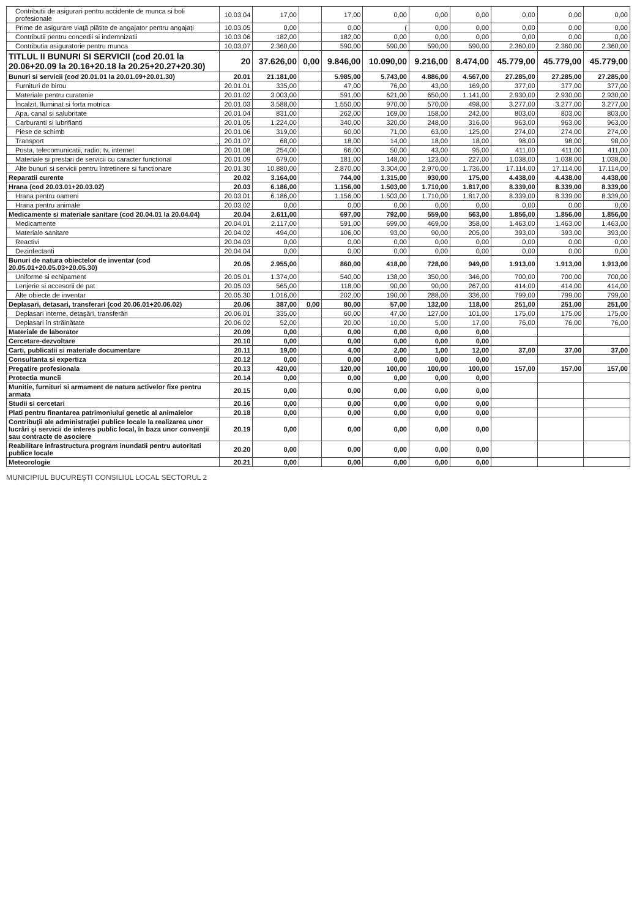| Contributii de asigurari pentru accidente de munca si boli profesionale | 10.03.04 | 17,00 | | 17,00 | 0,00 | 0,00 | 0,00 | 0,00 | 0,00 | 0,00 |
| Prime de asigurare viaţă plătite de angajator pentru angajaţi | 10.03.05 | 0,00 | | 0,00 | ( | 0,00 | 0,00 | 0,00 | 0,00 | 0,00 |
| Contributii pentru concedii si indemnizatii | 10.03.06 | 182,00 | | 182,00 | 0,00 | 0,00 | 0,00 | 0,00 | 0,00 | 0,00 |
| Contributia asiguratorie pentru munca | 10,03,07 | 2.360,00 | | 590,00 | 590,00 | 590,00 | 590,00 | 2.360,00 | 2.360,00 | 2.360,00 |
| TITLUL II BUNURI SI SERVICII (cod 20.01 la 20.06+20.09 la 20.16+20.18 la 20.25+20.27+20.30) | 20 | 37.626,00 | 0,00 | 9.846,00 | 10.090,00 | 9.216,00 | 8.474,00 | 45.779,00 | 45.779,00 | 45.779,00 |
| Bunuri si servicii (cod 20.01.01 la 20.01.09+20.01.30) | 20.01 | 21.181,00 | | 5.985,00 | 5.743,00 | 4.886,00 | 4.567,00 | 27.285,00 | 27.285,00 | 27.285,00 |
| Furnituri de birou | 20.01.01 | 335,00 | | 47,00 | 76,00 | 43,00 | 169,00 | 377,00 | 377,00 | 377,00 |
| Materiale pentru curatenie | 20.01.02 | 3.003,00 | | 591,00 | 621,00 | 650,00 | 1.141,00 | 2.930,00 | 2.930,00 | 2.930,00 |
| Încalzit, Iluminat si forta motrica | 20.01.03 | 3.588,00 | | 1.550,00 | 970,00 | 570,00 | 498,00 | 3.277,00 | 3.277,00 | 3.277,00 |
| Apa, canal si salubritate | 20.01.04 | 831,00 | | 262,00 | 169,00 | 158,00 | 242,00 | 803,00 | 803,00 | 803,00 |
| Carburanti si lubrifianti | 20.01.05 | 1.224,00 | | 340,00 | 320,00 | 248,00 | 316,00 | 963,00 | 963,00 | 963,00 |
| Piese de schimb | 20.01.06 | 319,00 | | 60,00 | 71,00 | 63,00 | 125,00 | 274,00 | 274,00 | 274,00 |
| Transport | 20.01.07 | 68,00 | | 18,00 | 14,00 | 18,00 | 18,00 | 98,00 | 98,00 | 98,00 |
| Posta, telecomunicatii, radio, tv, internet | 20.01.08 | 254,00 | | 66,00 | 50,00 | 43,00 | 95,00 | 411,00 | 411,00 | 411,00 |
| Materiale si prestari de servicii cu caracter functional | 20.01.09 | 679,00 | | 181,00 | 148,00 | 123,00 | 227,00 | 1.038,00 | 1.038,00 | 1.038,00 |
| Alte bunuri si servicii pentru întretinere si functionare | 20.01.30 | 10.880,00 | | 2.870,00 | 3.304,00 | 2.970,00 | 1.736,00 | 17.114,00 | 17.114,00 | 17.114,00 |
| Reparatii curente | 20.02 | 3.164,00 | | 744,00 | 1.315,00 | 930,00 | 175,00 | 4.438,00 | 4.438,00 | 4.438,00 |
| Hrana (cod 20.03.01+20.03.02) | 20.03 | 6.186,00 | | 1.156,00 | 1.503,00 | 1.710,00 | 1.817,00 | 8.339,00 | 8.339,00 | 8.339,00 |
| Hrana pentru oameni | 20.03.01 | 6.186,00 | | 1.156,00 | 1.503,00 | 1.710,00 | 1.817,00 | 8.339,00 | 8.339,00 | 8.339,00 |
| Hrana pentru animale | 20.03.02 | 0,00 | | 0,00 | 0,00 | 0,00 | 0,00 | 0,00 | 0,00 | 0,00 |
| Medicamente si materiale sanitare (cod 20.04.01 la 20.04.04) | 20.04 | 2.611,00 | | 697,00 | 792,00 | 559,00 | 563,00 | 1.856,00 | 1.856,00 | 1.856,00 |
| Medicamente | 20.04.01 | 2.117,00 | | 591,00 | 699,00 | 469,00 | 358,00 | 1.463,00 | 1.463,00 | 1.463,00 |
| Materiale sanitare | 20.04.02 | 494,00 | | 106,00 | 93,00 | 90,00 | 205,00 | 393,00 | 393,00 | 393,00 |
| Reactivi | 20.04.03 | 0,00 | | 0,00 | 0,00 | 0,00 | 0,00 | 0,00 | 0,00 | 0,00 |
| Dezinfectanti | 20.04.04 | 0,00 | | 0,00 | 0,00 | 0,00 | 0,00 | 0,00 | 0,00 | 0,00 |
| Bunuri de natura obiectelor de inventar (cod 20.05.01+20.05.03+20.05.30) | 20.05 | 2.955,00 | | 860,00 | 418,00 | 728,00 | 949,00 | 1.913,00 | 1.913,00 | 1.913,00 |
| Uniforme si echipament | 20.05.01 | 1.374,00 | | 540,00 | 138,00 | 350,00 | 346,00 | 700,00 | 700,00 | 700,00 |
| Lenjerie si accesorii de pat | 20.05.03 | 565,00 | | 118,00 | 90,00 | 90,00 | 267,00 | 414,00 | 414,00 | 414,00 |
| Alte obiecte de inventar | 20.05.30 | 1.016,00 | | 202,00 | 190,00 | 288,00 | 336,00 | 799,00 | 799,00 | 799,00 |
| Deplasari, detasari, transferari (cod 20.06.01+20.06.02) | 20.06 | 387,00 | 0,00 | 80,00 | 57,00 | 132,00 | 118,00 | 251,00 | 251,00 | 251,00 |
| Deplasari interne, detaşări, transferări | 20.06.01 | 335,00 | | 60,00 | 47,00 | 127,00 | 101,00 | 175,00 | 175,00 | 175,00 |
| Deplasari în străinătate | 20.06.02 | 52,00 | | 20,00 | 10,00 | 5,00 | 17,00 | 76,00 | 76,00 | 76,00 |
| Materiale de laborator | 20.09 | 0,00 | | 0,00 | 0,00 | 0,00 | 0,00 | | | |
| Cercetare-dezvoltare | 20.10 | 0,00 | | 0,00 | 0,00 | 0,00 | 0,00 | | | |
| Carti, publicatii si materiale documentare | 20.11 | 19,00 | | 4,00 | 2,00 | 1,00 | 12,00 | 37,00 | 37,00 | 37,00 |
| Consultanta si expertiza | 20.12 | 0,00 | | 0,00 | 0,00 | 0,00 | 0,00 | | | |
| Pregatire profesionala | 20.13 | 420,00 | | 120,00 | 100,00 | 100,00 | 100,00 | 157,00 | 157,00 | 157,00 |
| Protectia muncii | 20.14 | 0,00 | | 0,00 | 0,00 | 0,00 | 0,00 | | | |
| Munitie, furnituri si armament de natura activelor fixe pentru armata | 20.15 | 0,00 | | 0,00 | 0,00 | 0,00 | 0,00 | | | |
| Studii si cercetari | 20.16 | 0,00 | | 0,00 | 0,00 | 0,00 | 0,00 | | | |
| Plati pentru finantarea patrimoniului genetic al animalelor | 20.18 | 0,00 | | 0,00 | 0,00 | 0,00 | 0,00 | | | |
| Contribuţii ale administraţiei publice locale la realizarea unor lucrări şi servicii de interes public local, în baza unor convenţii sau contracte de asociere | 20.19 | 0,00 | | 0,00 | 0,00 | 0,00 | 0,00 | | | |
| Reabilitare infrastructura program inundatii pentru autoritati publice locale | 20.20 | 0,00 | | 0,00 | 0,00 | 0,00 | 0,00 | | | |
| Meteorologie | 20.21 | 0,00 | | 0,00 | 0,00 | 0,00 | 0,00 | | | |
MUNICIPIUL BUCUREŞTI CONSILIUL LOCAL SECTORUL 2